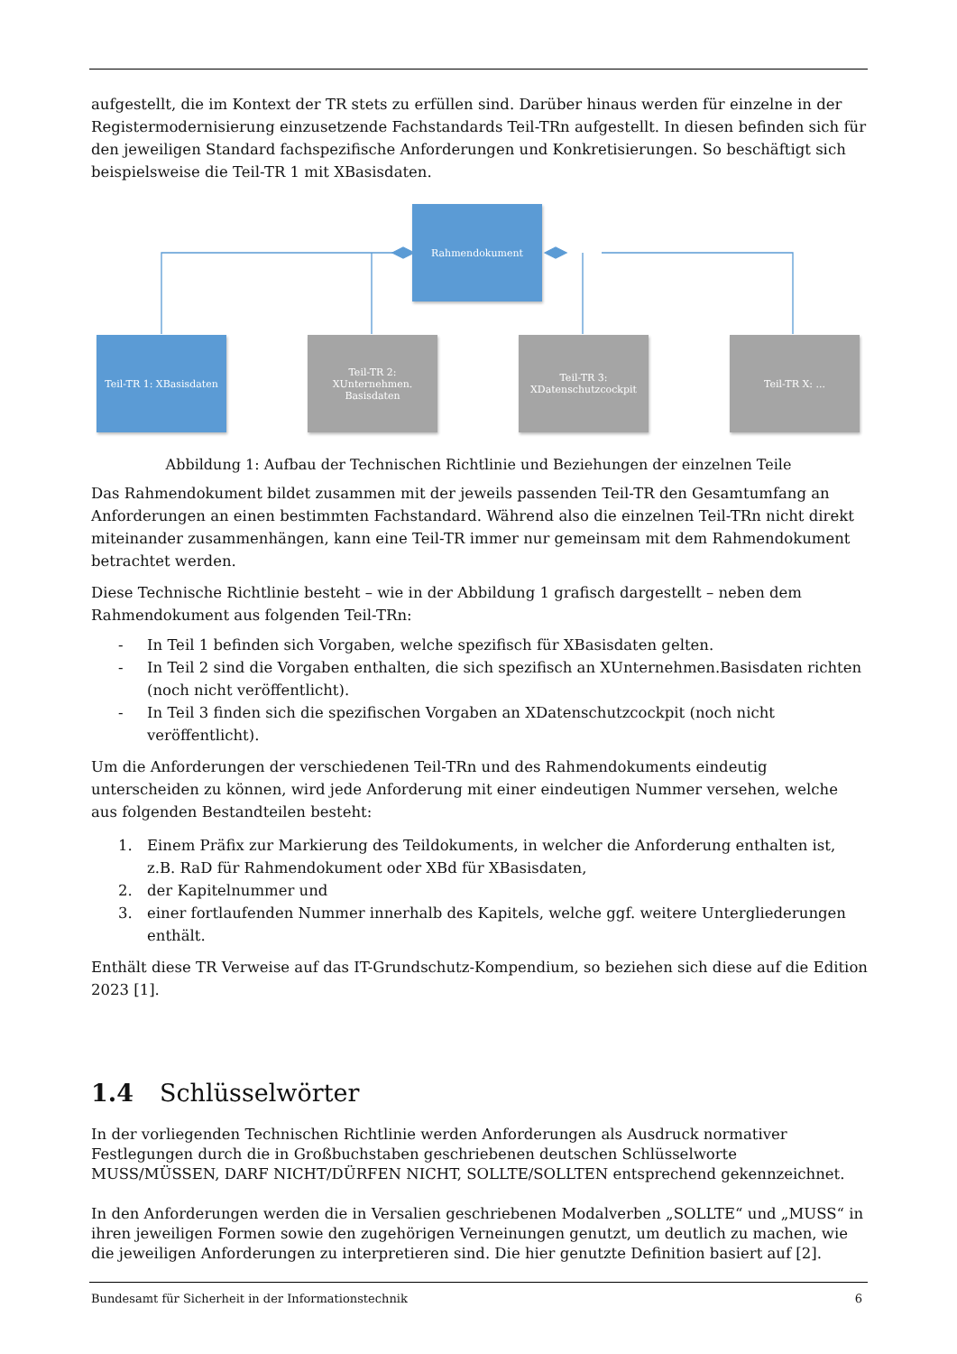aufgestellt, die im Kontext der TR stets zu erfüllen sind. Darüber hinaus werden für einzelne in der Registermodernisierung einzusetzende Fachstandards Teil-TRn aufgestellt. In diesen befinden sich für den jeweiligen Standard fachspezifische Anforderungen und Konkretisierungen. So beschäftigt sich beispielsweise die Teil-TR 1 mit XBasisdaten.
Rahmendokument
Teil-TR 1: XBasisdaten
Teil-TR 2:
XUnternehmen.
Basisdaten
Teil-TR 3:
XDatenschutzcockpit
Teil-TR X: ...
Abbildung 1: Aufbau der Technischen Richtlinie und Beziehungen der einzelnen Teile
Das Rahmendokument bildet zusammen mit der jeweils passenden Teil-TR den Gesamtumfang an Anforderungen an einen bestimmten Fachstandard. Während also die einzelnen Teil-TRn nicht direkt miteinander zusammenhängen, kann eine Teil-TR immer nur gemeinsam mit dem Rahmendokument betrachtet werden.
Diese Technische Richtlinie besteht – wie in der Abbildung 1 grafisch dargestellt – neben dem Rahmendokument aus folgenden Teil-TRn:
- In Teil 1 befinden sich Vorgaben, welche spezifisch für XBasisdaten gelten.
- In Teil 2 sind die Vorgaben enthalten, die sich spezifisch an XUnternehmen.Basisdaten richten (noch nicht veröffentlicht).
- In Teil 3 finden sich die spezifischen Vorgaben an XDatenschutzcockpit (noch nicht veröffentlicht).
Um die Anforderungen der verschiedenen Teil-TRn und des Rahmendokuments eindeutig unterscheiden zu können, wird jede Anforderung mit einer eindeutigen Nummer versehen, welche aus folgenden Bestandteilen besteht:
1. Einem Präfix zur Markierung des Teildokuments, in welcher die Anforderung enthalten ist, z.B. RaD für Rahmendokument oder XBd für XBasisdaten,
2. der Kapitelnummer und
3. einer fortlaufenden Nummer innerhalb des Kapitels, welche ggf. weitere Untergliederungen enthält.
Enthält diese TR Verweise auf das IT-Grundschutz-Kompendium, so beziehen sich diese auf die Edition 2023 [1].
1.4 Schlüsselwörter
In der vorliegenden Technischen Richtlinie werden Anforderungen als Ausdruck normativer Festlegungen durch die in Großbuchstaben geschriebenen deutschen Schlüsselworte MUSS/MÜSSEN, DARF NICHT/DÜRFEN NICHT, SOLLTE/SOLLTEN entsprechend gekennzeichnet.
In den Anforderungen werden die in Versalien geschriebenen Modalverben „SOLLTE“ und „MUSS“ in ihren jeweiligen Formen sowie den zugehörigen Verneinungen genutzt, um deutlich zu machen, wie die jeweiligen Anforderungen zu interpretieren sind. Die hier genutzte Definition basiert auf [2].
Bundesamt für Sicherheit in der Informationstechnik 6